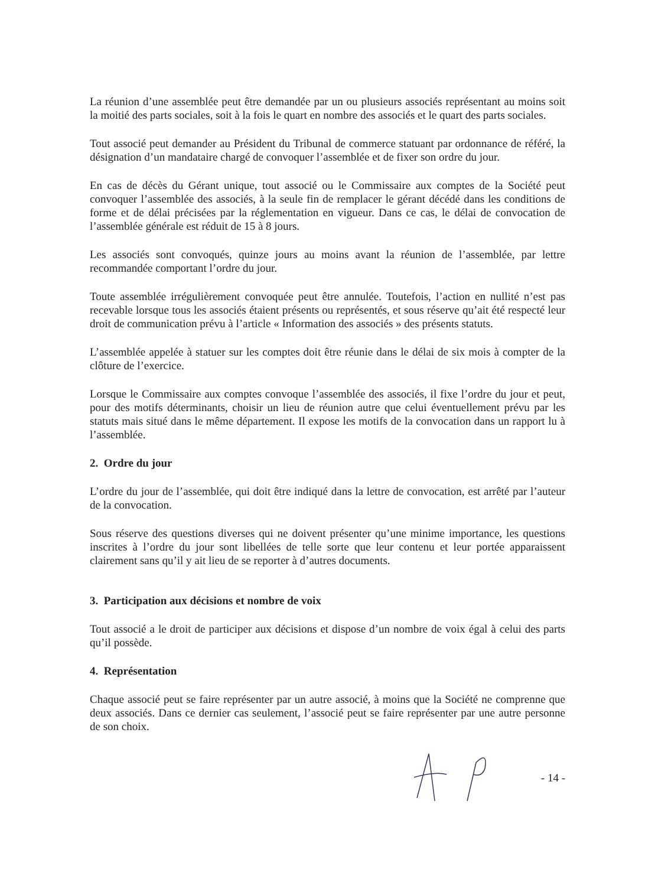La réunion d’une assemblée peut être demandée par un ou plusieurs associés représentant au moins soit la moitié des parts sociales, soit à la fois le quart en nombre des associés et le quart des parts sociales.
Tout associé peut demander au Président du Tribunal de commerce statuant par ordonnance de référé, la désignation d’un mandataire chargé de convoquer l’assemblée et de fixer son ordre du jour.
En cas de décès du Gérant unique, tout associé ou le Commissaire aux comptes de la Société peut convoquer l’assemblée des associés, à la seule fin de remplacer le gérant décédé dans les conditions de forme et de délai précisées par la réglementation en vigueur. Dans ce cas, le délai de convocation de l’assemblée générale est réduit de 15 à 8 jours.
Les associés sont convoqués, quinze jours au moins avant la réunion de l’assemblée, par lettre recommandée comportant l’ordre du jour.
Toute assemblée irrégulièrement convoquée peut être annulée. Toutefois, l’action en nullité n’est pas recevable lorsque tous les associés étaient présents ou représentés, et sous réserve qu’ait été respecté leur droit de communication prévu à l’article « Information des associés » des présents statuts.
L’assemblée appelée à statuer sur les comptes doit être réunie dans le délai de six mois à compter de la clôture de l’exercice.
Lorsque le Commissaire aux comptes convoque l’assemblée des associés, il fixe l’ordre du jour et peut, pour des motifs déterminants, choisir un lieu de réunion autre que celui éventuellement prévu par les statuts mais situé dans le même département. Il expose les motifs de la convocation dans un rapport lu à l’assemblée.
2. Ordre du jour
L’ordre du jour de l’assemblée, qui doit être indiqué dans la lettre de convocation, est arrêté par l’auteur de la convocation.
Sous réserve des questions diverses qui ne doivent présenter qu’une minime importance, les questions inscrites à l’ordre du jour sont libellées de telle sorte que leur contenu et leur portée apparaissent clairement sans qu’il y ait lieu de se reporter à d’autres documents.
3. Participation aux décisions et nombre de voix
Tout associé a le droit de participer aux décisions et dispose d’un nombre de voix égal à celui des parts qu’il possède.
4. Représentation
Chaque associé peut se faire représenter par un autre associé, à moins que la Société ne comprenne que deux associés. Dans ce dernier cas seulement, l’associé peut se faire représenter par une autre personne de son choix.
- 14 -